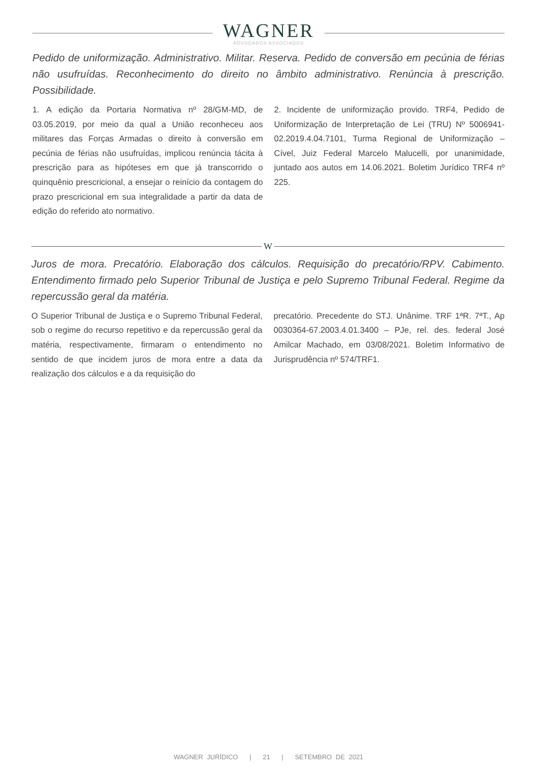WAGNER
ADVOGADOS ASSOCIADOS
Pedido de uniformização. Administrativo. Militar. Reserva. Pedido de conversão em pecúnia de férias não usufruídas. Reconhecimento do direito no âmbito administrativo. Renúncia à prescrição. Possibilidade.
1. A edição da Portaria Normativa nº 28/GM-MD, de 03.05.2019, por meio da qual a União reconheceu aos militares das Forças Armadas o direito à conversão em pecúnia de férias não usufruídas, implicou renúncia tácita à prescrição para as hipóteses em que já transcorrido o quinquênio prescricional, a ensejar o reinício da contagem do prazo prescricional em sua integralidade a partir da data de edição do referido ato normativo.
2. Incidente de uniformização provido. TRF4, Pedido de Uniformização de Interpretação de Lei (TRU) Nº 5006941-02.2019.4.04.7101, Turma Regional de Uniformização – Cível, Juiz Federal Marcelo Malucelli, por unanimidade, juntado aos autos em 14.06.2021. Boletim Jurídico TRF4 nº 225.
W
Juros de mora. Precatório. Elaboração dos cálculos. Requisição do precatório/RPV. Cabimento. Entendimento firmado pelo Superior Tribunal de Justiça e pelo Supremo Tribunal Federal. Regime da repercussão geral da matéria.
O Superior Tribunal de Justiça e o Supremo Tribunal Federal, sob o regime do recurso repetitivo e da repercussão geral da matéria, respectivamente, firmaram o entendimento no sentido de que incidem juros de mora entre a data da realização dos cálculos e a da requisição do
precatório. Precedente do STJ. Unânime. TRF 1ªR. 7ªT., Ap 0030364-67.2003.4.01.3400 – PJe, rel. des. federal José Amilcar Machado, em 03/08/2021. Boletim Informativo de Jurisprudência nº 574/TRF1.
WAGNER JURÍDICO | 21 | SETEMBRO DE 2021